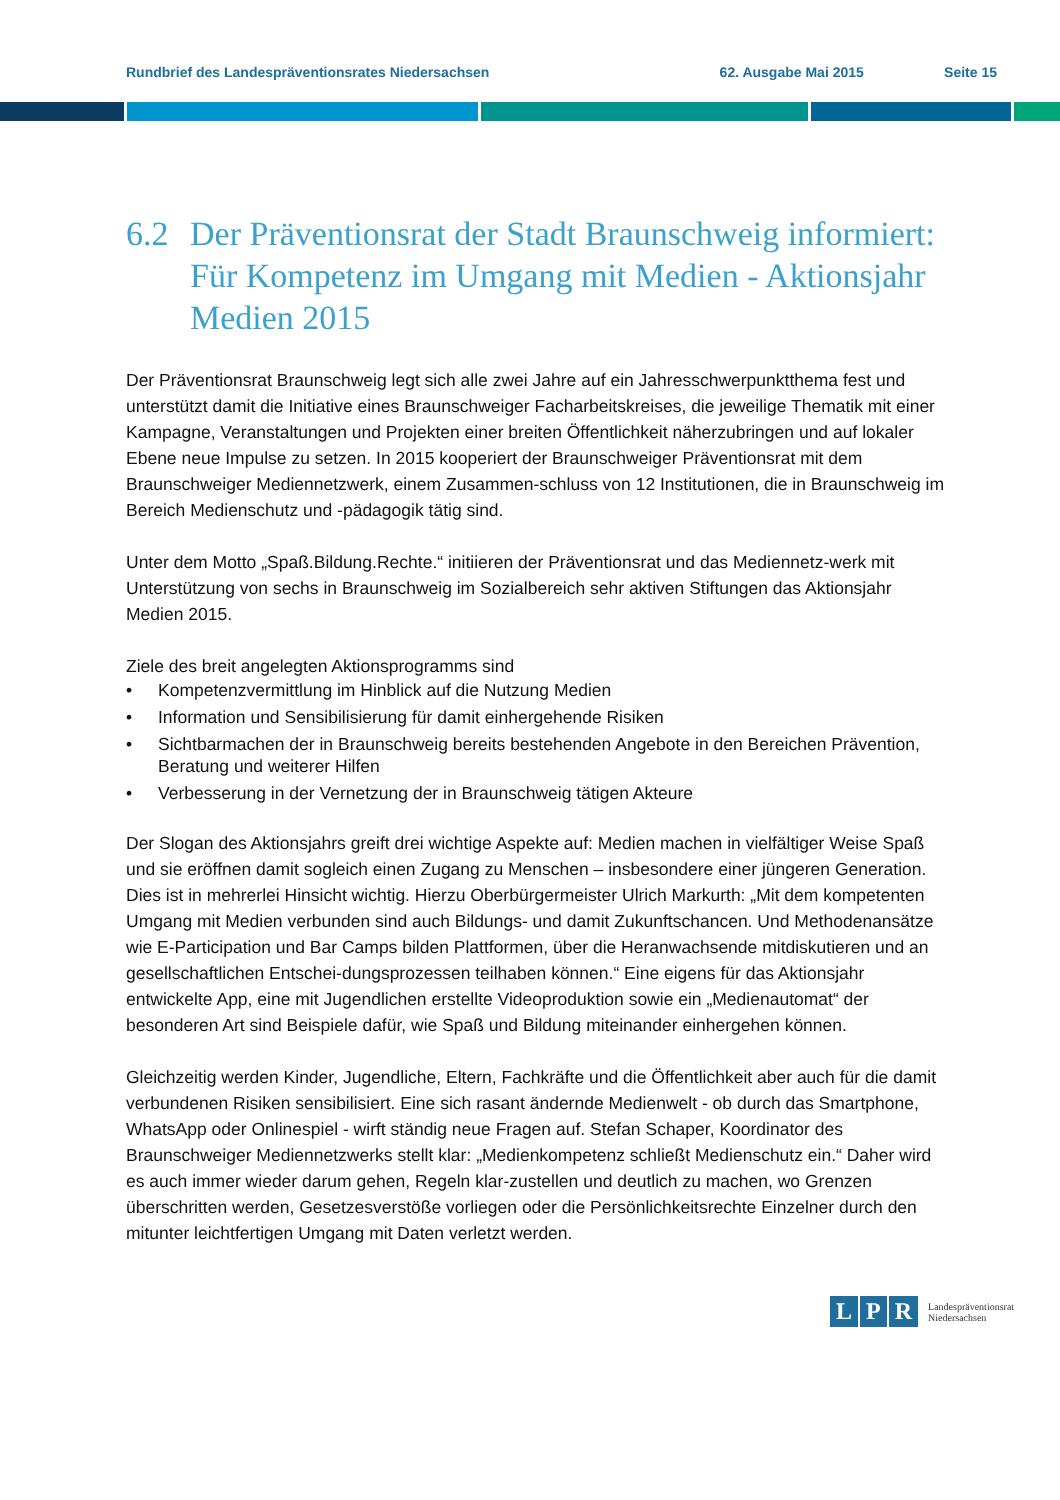Rundbrief des Landespräventionsrates Niedersachsen 62. Ausgabe Mai 2015 Seite 15
6.2 Der Präventionsrat der Stadt Braunschweig informiert: Für Kompetenz im Umgang mit Medien - Aktionsjahr Medien 2015
Der Präventionsrat Braunschweig legt sich alle zwei Jahre auf ein Jahresschwerpunktthema fest und unterstützt damit die Initiative eines Braunschweiger Facharbeitskreises, die jeweilige Thematik mit einer Kampagne, Veranstaltungen und Projekten einer breiten Öffentlichkeit näherzubringen und auf lokaler Ebene neue Impulse zu setzen. In 2015 kooperiert der Braunschweiger Präventionsrat mit dem Braunschweiger Mediennetzwerk, einem Zusammen-schluss von 12 Institutionen, die in Braunschweig im Bereich Medienschutz und -pädagogik tätig sind.
Unter dem Motto „Spaß.Bildung.Rechte.“ initiieren der Präventionsrat und das Mediennetz-werk mit Unterstützung von sechs in Braunschweig im Sozialbereich sehr aktiven Stiftungen das Aktionsjahr Medien 2015.
Ziele des breit angelegten Aktionsprogramms sind
• Kompetenzvermittlung im Hinblick auf die Nutzung Medien
• Information und Sensibilisierung für damit einhergehende Risiken
• Sichtbarmachen der in Braunschweig bereits bestehenden Angebote in den Bereichen Prävention, Beratung und weiterer Hilfen
• Verbesserung in der Vernetzung der in Braunschweig tätigen Akteure
Der Slogan des Aktionsjahrs greift drei wichtige Aspekte auf: Medien machen in vielfältiger Weise Spaß und sie eröffnen damit sogleich einen Zugang zu Menschen – insbesondere einer jüngeren Generation. Dies ist in mehrerlei Hinsicht wichtig. Hierzu Oberbürgermeister Ulrich Markurth: „Mit dem kompetenten Umgang mit Medien verbunden sind auch Bildungs- und damit Zukunftschancen. Und Methodenansätze wie E-Participation und Bar Camps bilden Plattformen, über die Heranwachsende mitdiskutieren und an gesellschaftlichen Entschei-dungsprozessen teilhaben können.“ Eine eigens für das Aktionsjahr entwickelte App, eine mit Jugendlichen erstellte Videoproduktion sowie ein „Medienautomat“ der besonderen Art sind Beispiele dafür, wie Spaß und Bildung miteinander einhergehen können.
Gleichzeitig werden Kinder, Jugendliche, Eltern, Fachkräfte und die Öffentlichkeit aber auch für die damit verbundenen Risiken sensibilisiert. Eine sich rasant ändernde Medienwelt - ob durch das Smartphone, WhatsApp oder Onlinespiel - wirft ständig neue Fragen auf. Stefan Schaper, Koordinator des Braunschweiger Mediennetzwerks stellt klar: „Medienkompetenz schließt Medienschutz ein.“ Daher wird es auch immer wieder darum gehen, Regeln klar-zustellen und deutlich zu machen, wo Grenzen überschritten werden, Gesetzesverstöße vorliegen oder die Persönlichkeitsrechte Einzelner durch den mitunter leichtfertigen Umgang mit Daten verletzt werden.
L P R Landespräventionsrat
Niedersachsen